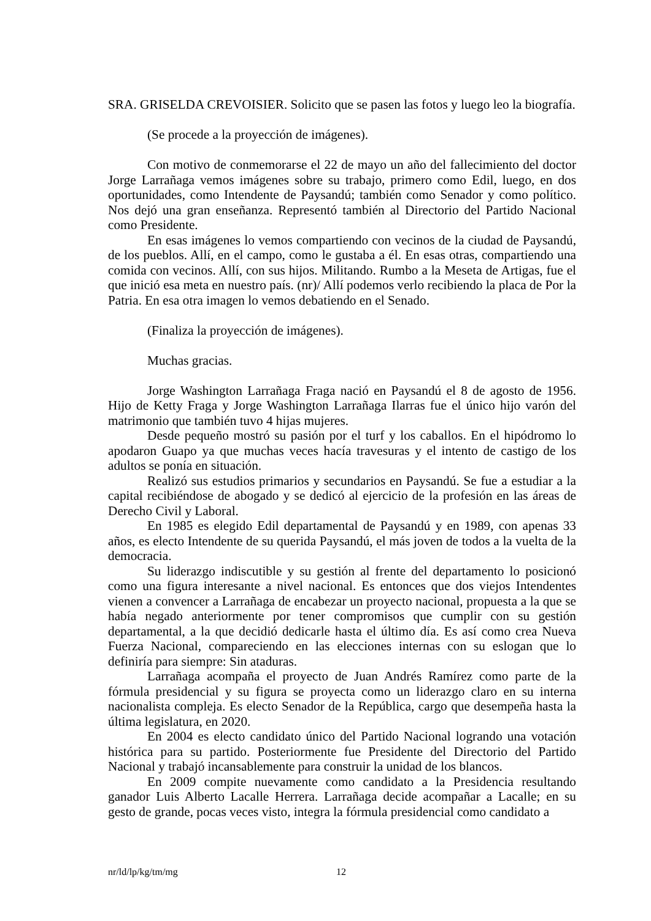SRA. GRISELDA CREVOISIER. Solicito que se pasen las fotos y luego leo la biografía.
(Se procede a la proyección de imágenes).
Con motivo de conmemorarse el 22 de mayo un año del fallecimiento del doctor Jorge Larrañaga vemos imágenes sobre su trabajo, primero como Edil, luego, en dos oportunidades, como Intendente de Paysandú; también como Senador y como político. Nos dejó una gran enseñanza. Representó también al Directorio del Partido Nacional como Presidente.
En esas imágenes lo vemos compartiendo con vecinos de la ciudad de Paysandú, de los pueblos. Allí, en el campo, como le gustaba a él. En esas otras, compartiendo una comida con vecinos. Allí, con sus hijos. Militando. Rumbo a la Meseta de Artigas, fue el que inició esa meta en nuestro país. (nr)/ Allí podemos verlo recibiendo la placa de Por la Patria. En esa otra imagen lo vemos debatiendo en el Senado.
(Finaliza la proyección de imágenes).
Muchas gracias.
Jorge Washington Larrañaga Fraga nació en Paysandú el 8 de agosto de 1956. Hijo de Ketty Fraga y Jorge Washington Larrañaga Ilarras fue el único hijo varón del matrimonio que también tuvo 4 hijas mujeres.
Desde pequeño mostró su pasión por el turf y los caballos. En el hipódromo lo apodaron Guapo ya que muchas veces hacía travesuras y el intento de castigo de los adultos se ponía en situación.
Realizó sus estudios primarios y secundarios en Paysandú. Se fue a estudiar a la capital recibiéndose de abogado y se dedicó al ejercicio de la profesión en las áreas de Derecho Civil y Laboral.
En 1985 es elegido Edil departamental de Paysandú y en 1989, con apenas 33 años, es electo Intendente de su querida Paysandú, el más joven de todos a la vuelta de la democracia.
Su liderazgo indiscutible y su gestión al frente del departamento lo posicionó como una figura interesante a nivel nacional. Es entonces que dos viejos Intendentes vienen a convencer a Larrañaga de encabezar un proyecto nacional, propuesta a la que se había negado anteriormente por tener compromisos que cumplir con su gestión departamental, a la que decidió dedicarle hasta el último día. Es así como crea Nueva Fuerza Nacional, compareciendo en las elecciones internas con su eslogan que lo definiría para siempre: Sin ataduras.
Larrañaga acompaña el proyecto de Juan Andrés Ramírez como parte de la fórmula presidencial y su figura se proyecta como un liderazgo claro en su interna nacionalista compleja. Es electo Senador de la República, cargo que desempeña hasta la última legislatura, en 2020.
En 2004 es electo candidato único del Partido Nacional logrando una votación histórica para su partido. Posteriormente fue Presidente del Directorio del Partido Nacional y trabajó incansablemente para construir la unidad de los blancos.
En 2009 compite nuevamente como candidato a la Presidencia resultando ganador Luis Alberto Lacalle Herrera. Larrañaga decide acompañar a Lacalle; en su gesto de grande, pocas veces visto, integra la fórmula presidencial como candidato a
nr/ld/lp/kg/tm/mg 12